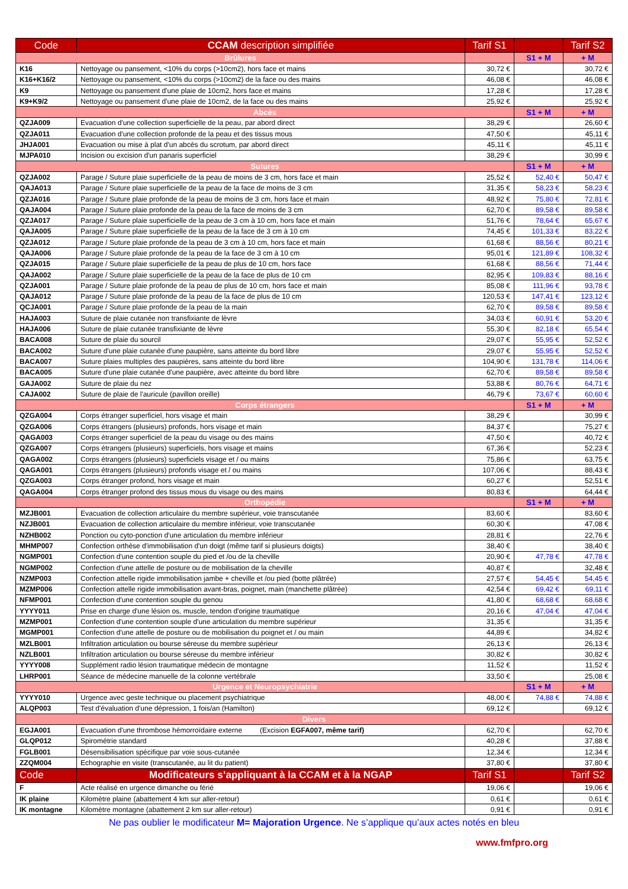| Code | CCAM description simplifiée | Tarif S1 | | Tarif S2 |
| --- | --- | --- | --- | --- |
| Brûlures | | | S1 + M | + M |
| K16 | Nettoyage ou pansement, <10% du corps (>10cm2), hors face et mains | 30,72 € | | 30,72 € |
| K16+K16/2 | Nettoyage ou pansement, <10% du corps (>10cm2) de la face ou des mains | 46,08 € | | 46,08 € |
| K9 | Nettoyage ou pansement d'une plaie de 10cm2, hors face et mains | 17,28 € | | 17,28 € |
| K9+K9/2 | Nettoyage ou pansement d'une plaie de 10cm2, de la face ou des mains | 25,92 € | | 25,92 € |
| Abcès | | | S1 + M | + M |
| QZJA009 | Evacuation d'une collection superficielle de la peau, par abord direct | 38,29 € | | 26,60 € |
| QZJA011 | Evacuation d'une collection profonde de la peau et des tissus mous | 47,50 € | | 45,11 € |
| JHJA001 | Evacuation ou mise à plat d'un abcès du scrotum, par abord direct | 45,11 € | | 45,11 € |
| MJPA010 | Incision ou excision d'un panaris superficiel | 38,29 € | | 30,99 € |
| Sutures | | | S1 + M | + M |
| QZJA002 | Parage / Suture plaie superficielle de la peau de moins de 3 cm, hors face et main | 25,52 € | 52,40 € | 50,47 € |
| QAJA013 | Parage / Suture plaie superficielle de la peau de la face de moins de 3 cm | 31,35 € | 58,23 € | 58,23 € |
| QZJA016 | Parage / Suture plaie profonde de la peau de moins de 3 cm, hors face et main | 48,92 € | 75,80 € | 72,81 € |
| QAJA004 | Parage / Suture plaie profonde de la peau de la face de moins de 3 cm | 62,70 € | 89,58 € | 89,58 € |
| QZJA017 | Parage / Suture plaie superficielle de la peau de 3 cm à 10 cm, hors face et main | 51,76 € | 78,64 € | 65,67 € |
| QAJA005 | Parage / Suture plaie superficielle de la peau de la face de 3 cm à 10 cm | 74,45 € | 101,33 € | 83,22 € |
| QZJA012 | Parage / Suture plaie profonde de la peau de 3 cm à 10 cm, hors face et main | 61,68 € | 88,56 € | 80,21 € |
| QAJA006 | Parage / Suture plaie profonde de la peau de la face de 3 cm à 10 cm | 95,01 € | 121,89 € | 108,32 € |
| QZJA015 | Parage / Suture plaie superficielle de la peau de plus de 10 cm, hors face | 61,68 € | 88,56 € | 71,44 € |
| QAJA002 | Parage / Suture plaie superficielle de la peau de la face de plus de 10 cm | 82,95 € | 109,83 € | 88,16 € |
| QZJA001 | Parage / Suture plaie profonde de la peau de plus de 10 cm, hors face et main | 85,08 € | 111,96 € | 93,78 € |
| QAJA012 | Parage / Suture plaie profonde de la peau de la face de plus de 10 cm | 120,53 € | 147,41 € | 123,12 € |
| QCJA001 | Parage / Suture plaie profonde de la peau de la main | 62,70 € | 89,58 € | 89,58 € |
| HAJA003 | Suture de plaie cutanée non transfixiante de lèvre | 34,03 € | 60,91 € | 53,20 € |
| HAJA006 | Suture de plaie cutanée transfixiante de lèvre | 55,30 € | 82,18 € | 65,54 € |
| BACA008 | Suture de plaie du sourcil | 29,07 € | 55,95 € | 52,52 € |
| BACA002 | Suture d'une plaie cutanée d'une paupière, sans atteinte du bord libre | 29,07 € | 55,95 € | 52,52 € |
| BACA007 | Suture plaies multiples des paupières, sans atteinte du bord libre | 104,90 € | 131,78 € | 114,06 € |
| BACA005 | Suture d'une plaie cutanée d'une paupière, avec atteinte du bord libre | 62,70 € | 89,58 € | 89,58 € |
| GAJA002 | Suture de plaie du nez | 53,88 € | 80,76 € | 64,71 € |
| CAJA002 | Suture de plaie de l'auricule (pavillon oreille) | 46,79 € | 73,67 € | 60,60 € |
| Corps étrangers | | | S1 + M | + M |
| QZGA004 | Corps étranger superficiel, hors visage et main | 38,29 € | | 30,99 € |
| QZGA006 | Corps étrangers (plusieurs) profonds, hors visage et main | 84,37 € | | 75,27 € |
| QAGA003 | Corps étranger superficiel de la peau du visage ou des mains | 47,50 € | | 40,72 € |
| QZGA007 | Corps étrangers (plusieurs) superficiels, hors visage et mains | 67,36 € | | 52,23 € |
| QAGA002 | Corps étrangers (plusieurs) superficiels visage et / ou mains | 75,86 € | | 63,75 € |
| QAGA001 | Corps étrangers (plusieurs) profonds visage et / ou mains | 107,06 € | | 88,43 € |
| QZGA003 | Corps étranger profond, hors visage et main | 60,27 € | | 52,51 € |
| QAGA004 | Corps étranger profond des tissus mous du visage ou des mains | 80,83 € | | 64,44 € |
| Orthopédie | | | S1 + M | + M |
| MZJB001 | Evacuation de collection articulaire du membre supérieur, voie transcutanée | 83,60 € | | 83,60 € |
| NZJB001 | Evacuation de collection articulaire du membre inférieur, voie transcutanée | 60,30 € | | 47,08 € |
| NZHB002 | Ponction ou cyto-ponction d'une articulation du membre inférieur | 28,81 € | | 22,76 € |
| MHMP007 | Confection orthèse d'immobilisation d'un doigt (même tarif si plusieurs doigts) | 38,40 € | | 38,40 € |
| NGMP001 | Confection d'une contention souple du pied et /ou de la cheville | 20,90 € | 47,78 € | 47,78 € |
| NGMP002 | Confection d'une attelle de posture ou de mobilisation de la cheville | 40,87 € | | 32,48 € |
| NZMP003 | Confection attelle rigide immobilisation jambe + cheville et /ou pied (botte plâtrée) | 27,57 € | 54,45 € | 54,45 € |
| MZMP006 | Confection attelle rigide immobilisation avant-bras, poignet, main (manchette plâtrée) | 42,54 € | 69,42 € | 69,11 € |
| NFMP001 | Confection d'une contention souple du genou | 41,80 € | 68,68 € | 68,68 € |
| YYYY011 | Prise en charge d'une lésion os, muscle, tendon d'origine traumatique | 20,16 € | 47,04 € | 47,04 € |
| MZMP001 | Confection d'une contention souple d'une articulation du membre supérieur | 31,35 € | | 31,35 € |
| MGMP001 | Confection d'une attelle de posture ou de mobilisation du poignet et / ou main | 44,89 € | | 34,82 € |
| MZLB001 | Infiltration articulation ou bourse séreuse du membre supérieur | 26,13 € | | 26,13 € |
| NZLB001 | Infiltration articulation ou bourse séreuse du membre inférieur | 30,82 € | | 30,82 € |
| YYYY008 | Supplément radio lésion traumatique médecin de montagne | 11,52 € | | 11,52 € |
| LHRP001 | Séance de médecine manuelle de la colonne vertébrale | 33,50 € | | 25,08 € |
| Urgence et Neuropsychiatrie | | | S1 + M | + M |
| YYYY010 | Urgence avec geste technique ou placement psychiatrique | 48,00 € | 74,88 € | 74,88 € |
| ALQP003 | Test d'évaluation d'une dépression, 1 fois/an (Hamilton) | 69,12 € | | 69,12 € |
| Divers | | | | |
| EGJA001 | Evacuation d'une thrombose hémorroïdaire externe (Excision EGFA007, même tarif) | 62,70 € | | 62,70 € |
| GLQP012 | Spirométrie standard | 40,28 € | | 37,88 € |
| FGLB001 | Désensibilisation spécifique par voie sous-cutanée | 12,34 € | | 12,34 € |
| ZZQM004 | Echographie en visite (transcutanée, au lit du patient) | 37,80 € | | 37,80 € |
| Code | Modificateurs s’appliquant à la CCAM et à la NGAP | Tarif S1 | | Tarif S2 |
| F | Acte réalisé en urgence dimanche ou férié | 19,06 € | | 19,06 € |
| IK plaine | Kilomètre plaine (abattement 4 km sur aller-retour) | 0,61 € | | 0,61 € |
| IK montagne | Kilomètre montagne (abattement 2 km sur aller-retour) | 0,91 € | | 0,91 € |
Ne pas oublier le modificateur M= Majoration Urgence. Ne s’applique qu’aux actes notés en bleu
www.fmfpro.org